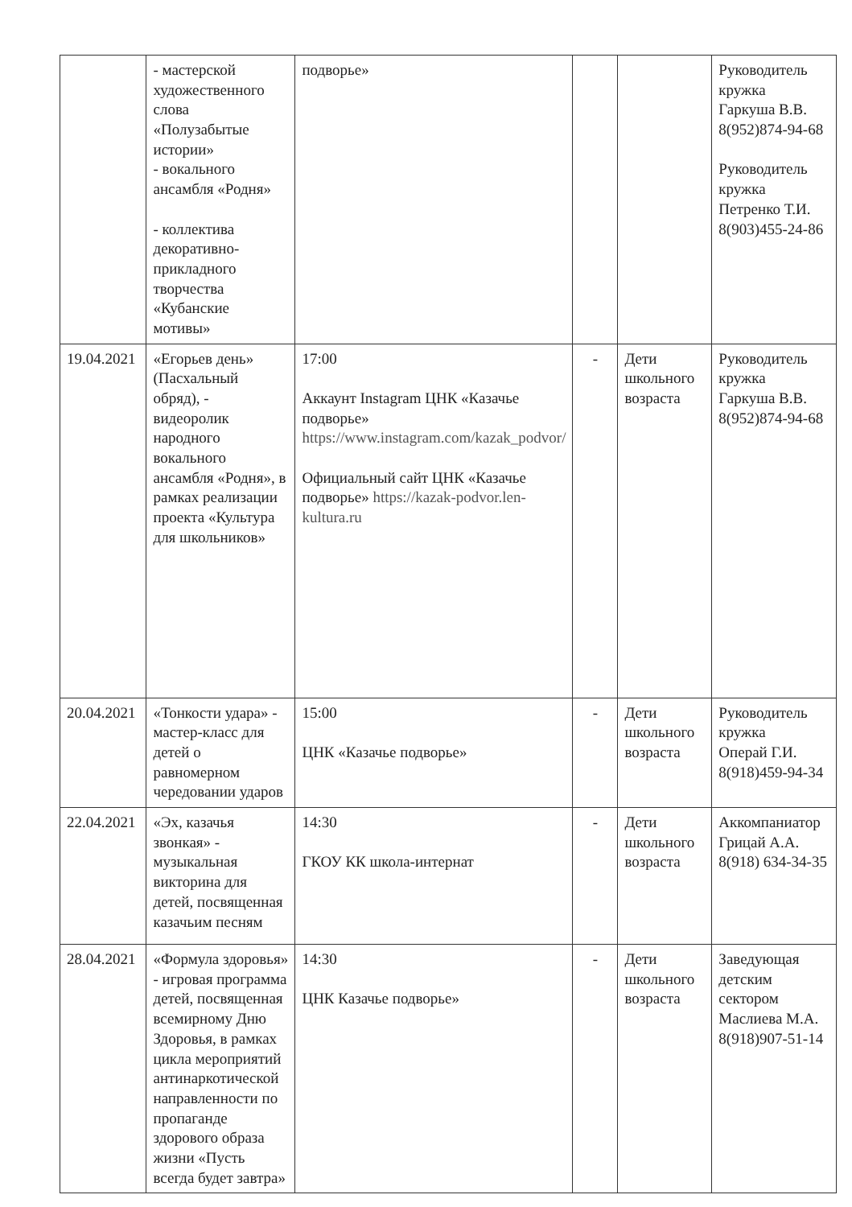| | - мастерской художественного слова «Полузабытые истории» - вокального ансамбля «Родня» - коллектива декоративно-прикладного творчества «Кубанские мотивы» | подворье» | | | Руководитель кружка Гаркуша В.В. 8(952)874-94-68 Руководитель кружка Петренко Т.И. 8(903)455-24-86 |
| 19.04.2021 | «Егорьев день» (Пасхальный обряд), - видеоролик народного вокального ансамбля «Родня», в рамках реализации проекта «Культура для школьников» | 17:00 Аккаунт Instagram ЦНК «Казачье подворье» https://www.instagram.com/kazak_podvor/ Официальный сайт ЦНК «Казачье подворье» https://kazak-podvor.len-kultura.ru | - | Дети школьного возраста | Руководитель кружка Гаркуша В.В. 8(952)874-94-68 |
| 20.04.2021 | «Тонкости удара» - мастер-класс для детей о равномерном чередовании ударов | 15:00 ЦНК «Казачье подворье» | - | Дети школьного возраста | Руководитель кружка Операй Г.И. 8(918)459-94-34 |
| 22.04.2021 | «Эх, казачья звонкая» - музыкальная викторина для детей, посвященная казачьим песням | 14:30 ГКОУ КК школа-интернат | - | Дети школьного возраста | Аккомпаниатор Грицай А.А. 8(918) 634-34-35 |
| 28.04.2021 | «Формула здоровья» - игровая программа детей, посвященная всемирному Дню Здоровья, в рамках цикла мероприятий антинаркотической направленности по пропаганде здорового образа жизни «Пусть всегда будет завтра» | 14:30 ЦНК Казачье подворье» | - | Дети школьного возраста | Заведующая детским сектором Маслиева М.А. 8(918)907-51-14 |